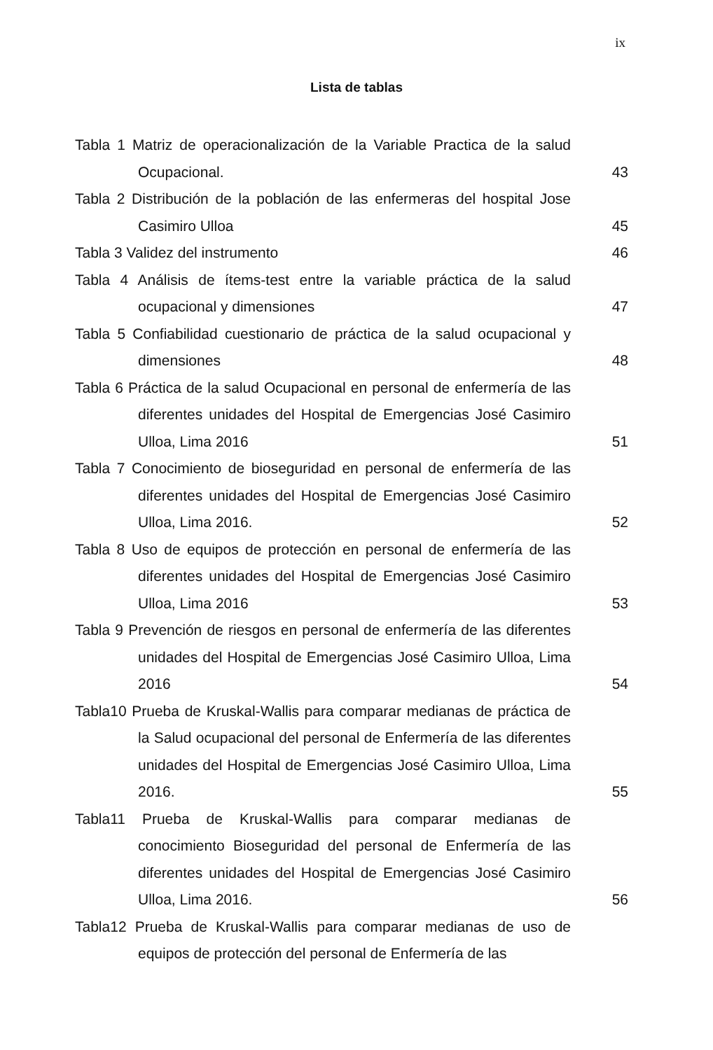ix
Lista de tablas
Tabla 1 Matriz de operacionalización de la Variable Practica de la salud Ocupacional.
43
Tabla 2 Distribución de la población de las enfermeras del hospital Jose Casimiro Ulloa
45
Tabla 3 Validez del instrumento 46
Tabla 4 Análisis de ítems-test entre la variable práctica de la salud ocupacional y dimensiones
47
Tabla 5 Confiabilidad cuestionario de práctica de la salud ocupacional y dimensiones
48
Tabla 6 Práctica de la salud Ocupacional en personal de enfermería de las diferentes unidades del Hospital de Emergencias José Casimiro Ulloa, Lima 2016
51
Tabla 7 Conocimiento de bioseguridad en personal de enfermería de las diferentes unidades del Hospital de Emergencias José Casimiro Ulloa, Lima 2016.
52
Tabla 8 Uso de equipos de protección en personal de enfermería de las diferentes unidades del Hospital de Emergencias José Casimiro Ulloa, Lima 2016
53
Tabla 9 Prevención de riesgos en personal de enfermería de las diferentes unidades del Hospital de Emergencias José Casimiro Ulloa, Lima 2016
54
Tabla10 Prueba de Kruskal-Wallis para comparar medianas de práctica de la Salud ocupacional del personal de Enfermería de las diferentes unidades del Hospital de Emergencias José Casimiro Ulloa, Lima 2016.
55
Tabla11 Prueba de Kruskal-Wallis para comparar medianas de conocimiento Bioseguridad del personal de Enfermería de las diferentes unidades del Hospital de Emergencias José Casimiro Ulloa, Lima 2016.
56
Tabla12 Prueba de Kruskal-Wallis para comparar medianas de uso de equipos de protección del personal de Enfermería de las